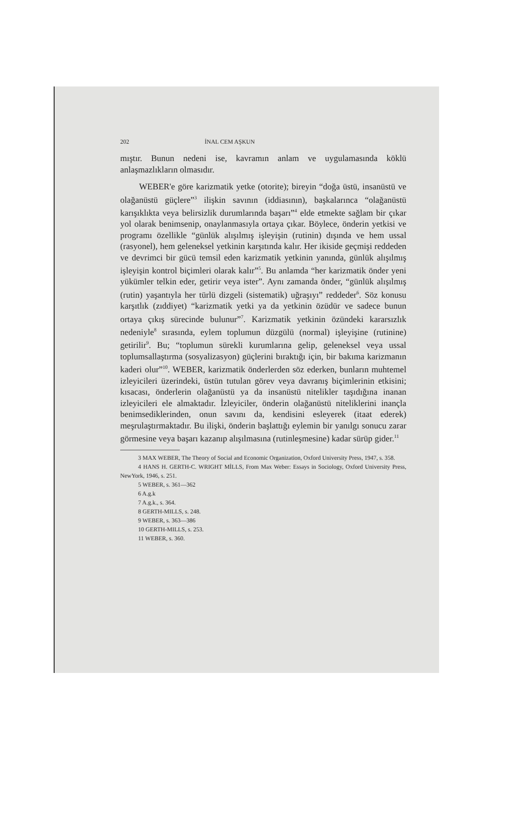202 İNAL CEM AŞKUN
mıştır. Bunun nedeni ise, kavramın anlam ve uygulamasında köklü anlaşmazlıkların olmasıdır.
WEBER'e göre karizmatik yetke (otorite); bireyin “doğa üstü, insanüstü ve olağanüstü güçlere”<sup>3</sup> ilişkin savının (iddiasının), başkalarınca “olağanüstü karışıklıkta veya belirsizlik durumlarında başarı”<sup>4</sup> elde etmekte sağlam bir çıkar yol olarak benimsenip, onaylanmasıyla ortaya çıkar. Böylece, önderin yetkisi ve programı özellikle “günlük alışılmış işleyişin (rutinin) dışında ve hem ussal (rasyonel), hem geleneksel yetkinin karşıtında kalır. Her ikiside geçmişi reddeden ve devrimci bir gücü temsil eden karizmatik yetkinin yanında, günlük alışılmış işleyişin kontrol biçimleri olarak kalır”<sup>5</sup>. Bu anlamda “her karizmatik önder yeni yükümler telkin eder, getirir veya ister”. Aynı zamanda önder, “günlük alışılmış (rutin) yaşantıyla her türlü dizgeli (sistematik) uğraşıyı” reddeder<sup>6</sup>. Söz konusu karşıtlık (zıddiyet) “karizmatik yetki ya da yetkinin özüdür ve sadece bunun ortaya çıkış sürecinde bulunur”<sup>7</sup>. Karizmatik yetkinin özündeki kararsızlık nedeniyle<sup>8</sup> sırasında, eylem toplumun düzgülü (normal) işleyişine (rutinine) getirilir<sup>9</sup>. Bu; “toplumun sürekli kurumlarına gelip, geleneksel veya ussal toplumsallaştırma (sosyalizasyon) güçlerini bıraktığı için, bir bakıma karizmanın kaderi olur”<sup>10</sup>. WEBER, karizmatik önderlerden söz ederken, bunların muhtemel izleyicileri üzerindeki, üstün tutulan görev veya davranış biçimlerinin etkisini; kısacası, önderlerin olağanüstü ya da insanüstü nitelikler taşıdığına inanan izleyicileri ele almaktadır. İzleyiciler, önderin olağanüstü niteliklerini inançla benimsediklerinden, onun savını da, kendisini esleyerek (itaat ederek) meşrulaştırmaktadır. Bu ilişki, önderin başlattığı eylemin bir yanılgı sonucu zarar görmesine veya başarı kazanıp alışılmasına (rutinleşmesine) kadar sürüp gider.<sup>11</sup>
3 MAX WEBER, The Theory of Social and Economic Organization, Oxford University Press, 1947, s. 358.
4 HANS H. GERTH-C. WRIGHT MİLLS, From Max Weber: Essays in Sociology, Oxford University Press, NewYork, 1946, s. 251.
5 WEBER, s. 361—362
6 A.g.k
7 A.g.k., s. 364.
8 GERTH-MILLS, s. 248.
9 WEBER, s. 363—386
10 GERTH-MILLS, s. 253.
11 WEBER, s. 360.